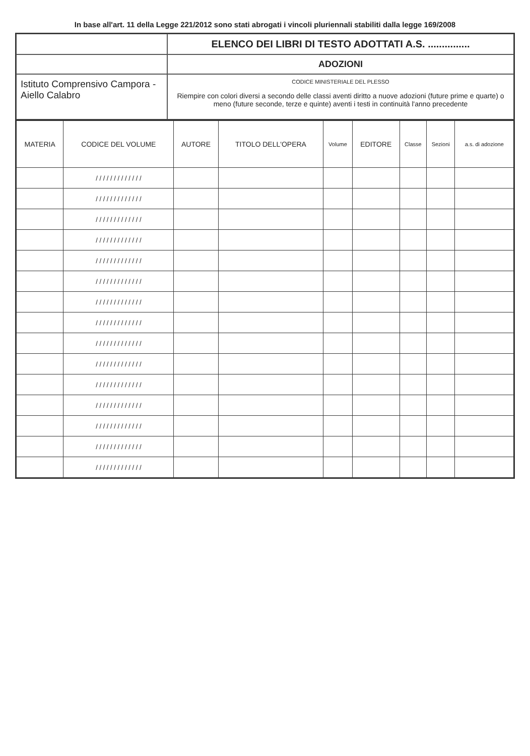In base all'art. 11 della Legge 221/2012 sono stati abrogati i vincoli pluriennali stabiliti dalla legge 169/2008
ELENCO DEI LIBRI DI TESTO ADOTTATI A.S. ...............
ADOZIONI
Istituto Comprensivo Campora -Aiello Calabro
CODICE MINISTERIALE DEL PLESSO
Riempire con colori diversi a secondo delle classi aventi diritto a nuove adozioni (future prime e quarte) o meno (future seconde, terze e quinte) aventi i testi in continuità l'anno precedente
| MATERIA | CODICE DEL VOLUME | AUTORE | TITOLO DELL'OPERA | Volume | EDITORE | Classe | Sezioni | a.s. di adozione |
| --- | --- | --- | --- | --- | --- | --- | --- | --- |
| | / / / / / / / / / / / / / | | | | | | | |
| | / / / / / / / / / / / / / | | | | | | | |
| | / / / / / / / / / / / / / | | | | | | | |
| | / / / / / / / / / / / / / | | | | | | | |
| | / / / / / / / / / / / / / | | | | | | | |
| | / / / / / / / / / / / / / | | | | | | | |
| | / / / / / / / / / / / / / | | | | | | | |
| | / / / / / / / / / / / / / | | | | | | | |
| | / / / / / / / / / / / / / | | | | | | | |
| | / / / / / / / / / / / / / | | | | | | | |
| | / / / / / / / / / / / / / | | | | | | | |
| | / / / / / / / / / / / / / | | | | | | | |
| | / / / / / / / / / / / / / | | | | | | | |
| | / / / / / / / / / / / / / | | | | | | | |
| | / / / / / / / / / / / / / | | | | | | | |